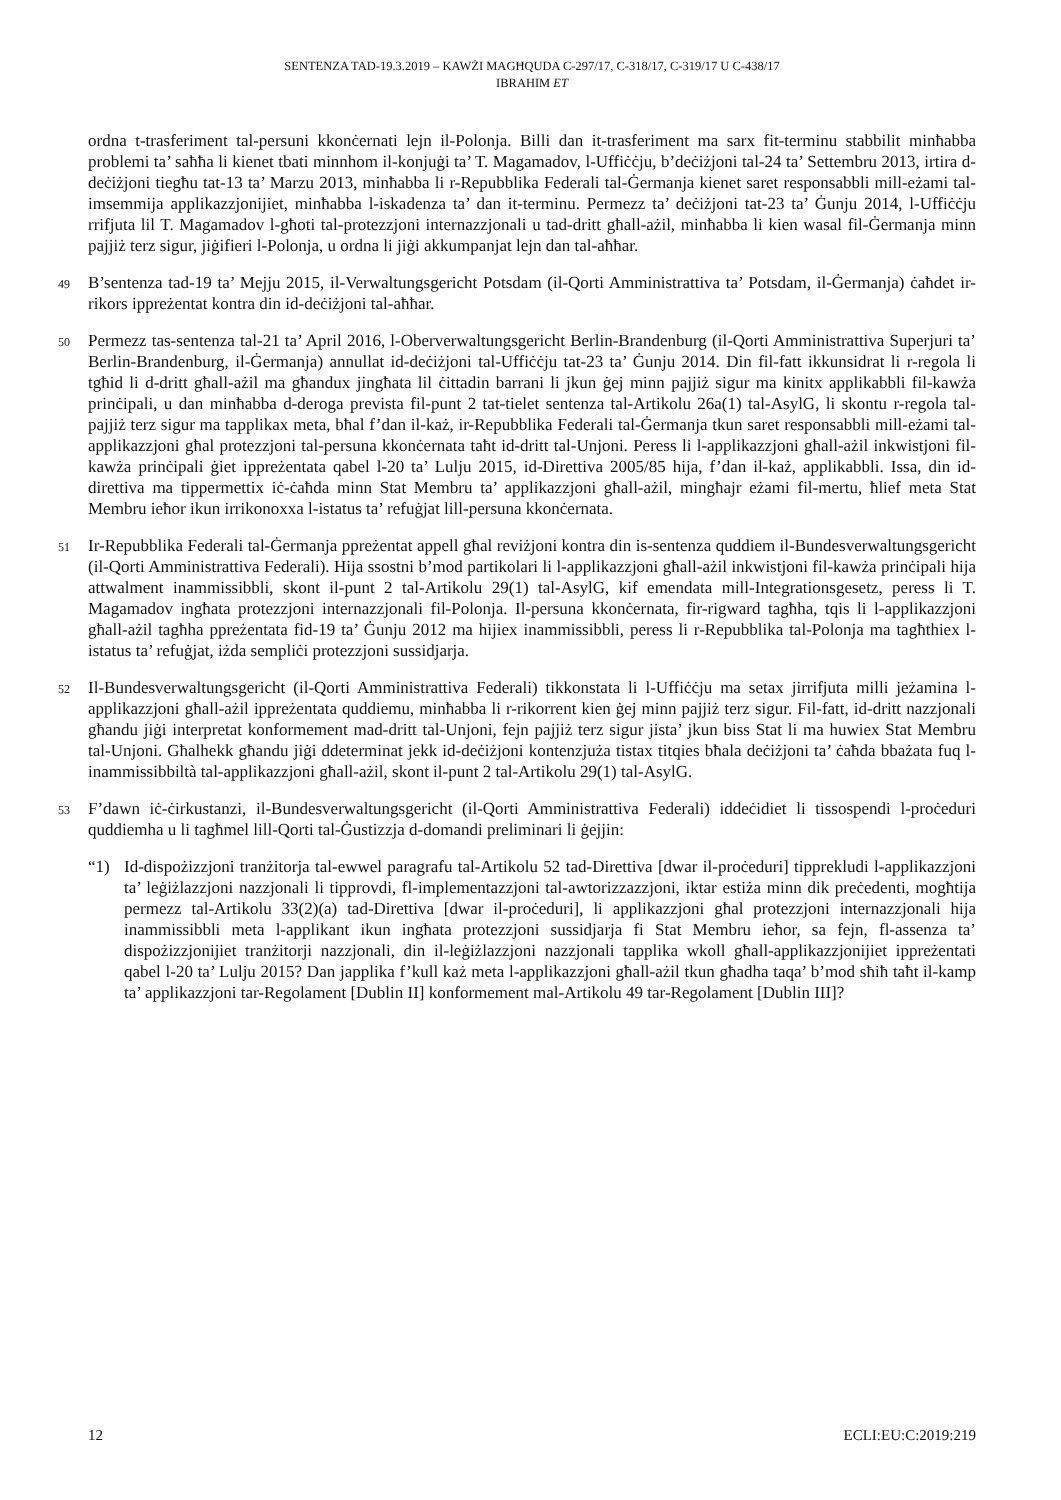SENTENZA TAD-19.3.2019 – KAWŻI MAGĦQUDA C-297/17, C-318/17, C-319/17 U C-438/17
IBRAHIM ET
ordna t-trasferiment tal-persuni kkonċernati lejn il-Polonja. Billi dan it-trasferiment ma sarx fit-terminu stabbilit minħabba problemi ta’ saħħa li kienet tbati minnhom il-konjuġi ta’ T. Magamadov, l-Uffiċċju, b’deċiżjoni tal-24 ta’ Settembru 2013, irtira d-deċiżjoni tiegħu tat-13 ta’ Marzu 2013, minħabba li r-Repubblika Federali tal-Ġermanja kienet saret responsabbli mill-eżami tal-imsemmija applikazzjonijiet, minħabba l-iskadenza ta’ dan it-terminu. Permezz ta’ deċiżjoni tat-23 ta’ Ġunju 2014, l-Uffiċċju rrifjuta lil T. Magamadov l-għoti tal-protezzjoni internazzjonali u tad-dritt għall-ażil, minħabba li kien wasal fil-Ġermanja minn pajjiż terz sigur, jiġifieri l-Polonja, u ordna li jiġi akkumpanjat lejn dan tal-aħħar.
49
B’sentenza tad-19 ta’ Mejju 2015, il-Verwaltungsgericht Potsdam (il-Qorti Amministrattiva ta’ Potsdam, il-Ġermanja) ċaħdet ir-rikors ippreżentat kontra din id-deċiżjoni tal-aħħar.
50
Permezz tas-sentenza tal-21 ta’ April 2016, l-Oberverwaltungsgericht Berlin-Brandenburg (il-Qorti Amministrattiva Superjuri ta’ Berlin-Brandenburg, il-Ġermanja) annullat id-deċiżjoni tal-Uffiċċju tat-23 ta’ Ġunju 2014. Din fil-fatt ikkunsidrat li r-regola li tgħid li d-dritt għall-ażil ma għandux jingħata lil ċittadin barrani li jkun ġej minn pajjiż sigur ma kinitx applikabbli fil-kawża prinċipali, u dan minħabba d-deroga prevista fil-punt 2 tat-tielet sentenza tal-Artikolu 26a(1) tal-AsylG, li skontu r-regola tal-pajjiż terz sigur ma tapplikax meta, bħal f’dan il-każ, ir-Repubblika Federali tal-Ġermanja tkun saret responsabbli mill-eżami tal-applikazzjoni għal protezzjoni tal-persuna kkonċernata taħt id-dritt tal-Unjoni. Peress li l-applikazzjoni għall-ażil inkwistjoni fil-kawża prinċipali ġiet ippreżentata qabel l-20 ta’ Lulju 2015, id-Direttiva 2005/85 hija, f’dan il-każ, applikabbli. Issa, din id-direttiva ma tippermettix iċ-ċaħda minn Stat Membru ta’ applikazzjoni għall-ażil, mingħajr eżami fil-mertu, ħlief meta Stat Membru ieħor ikun irrikonoxxa l-istatus ta’ refuġjat lill-persuna kkonċernata.
51
Ir-Repubblika Federali tal-Ġermanja ppreżentat appell għal reviżjoni kontra din is-sentenza quddiem il-Bundesverwaltungsgericht (il-Qorti Amministrattiva Federali). Hija ssostni b’mod partikolari li l-applikazzjoni għall-ażil inkwistjoni fil-kawża prinċipali hija attwalment inammissibbli, skont il-punt 2 tal-Artikolu 29(1) tal-AsylG, kif emendata mill-Integrationsgesetz, peress li T. Magamadov ingħata protezzjoni internazzjonali fil-Polonja. Il-persuna kkonċernata, fir-rigward tagħha, tqis li l-applikazzjoni għall-ażil tagħha ppreżentata fid-19 ta’ Ġunju 2012 ma hijiex inammissibbli, peress li r-Repubblika tal-Polonja ma tagħthiex l-istatus ta’ refuġjat, iżda sempliċi protezzjoni sussidjarja.
52
Il-Bundesverwaltungsgericht (il-Qorti Amministrattiva Federali) tikkonstata li l-Uffiċċju ma setax jirrifjuta milli jeżamina l-applikazzjoni għall-ażil ippreżentata quddiemu, minħabba li r-rikorrent kien ġej minn pajjiż terz sigur. Fil-fatt, id-dritt nazzjonali għandu jiġi interpretat konformement mad-dritt tal-Unjoni, fejn pajjiż terz sigur jista’ jkun biss Stat li ma huwiex Stat Membru tal-Unjoni. Għalhekk għandu jiġi ddeterminat jekk id-deċiżjoni kontenzjuża tistax titqies bħala deċiżjoni ta’ ċaħda bbażata fuq l-inammissibbiltà tal-applikazzjoni għall-ażil, skont il-punt 2 tal-Artikolu 29(1) tal-AsylG.
53
F’dawn iċ-ċirkustanzi, il-Bundesverwaltungsgericht (il-Qorti Amministrattiva Federali) iddeċidiet li tissospendi l-proċeduri quddiemha u li tagħmel lill-Qorti tal-Ġustizzja d-domandi preliminari li ġejjin:
“1) Id-dispożizzjoni tranżitorja tal-ewwel paragrafu tal-Artikolu 52 tad-Direttiva [dwar il-proċeduri] tipprekludi l-applikazzjoni ta’ leġiżlazzjoni nazzjonali li tipprovdi, fl-implementazzjoni tal-awtorizzazzjoni, iktar estiża minn dik preċedenti, mogħtija permezz tal-Artikolu 33(2)(a) tad-Direttiva [dwar il-proċeduri], li applikazzjoni għal protezzjoni internazzjonali hija inammissibbli meta l-applikant ikun ingħata protezzjoni sussidjarja fi Stat Membru ieħor, sa fejn, fl-assenza ta’ dispożizzjonijiet tranżitorji nazzjonali, din il-leġiżlazzjoni nazzjonali tapplika wkoll għall-applikazzjonijiet ippreżentati qabel l-20 ta’ Lulju 2015? Dan japplika f’kull każ meta l-applikazzjoni għall-ażil tkun għadha taqa’ b’mod sħiħ taħt il-kamp ta’ applikazzjoni tar-Regolament [Dublin II] konformement mal-Artikolu 49 tar-Regolament [Dublin III]?
12 ECLI:EU:C:2019:219